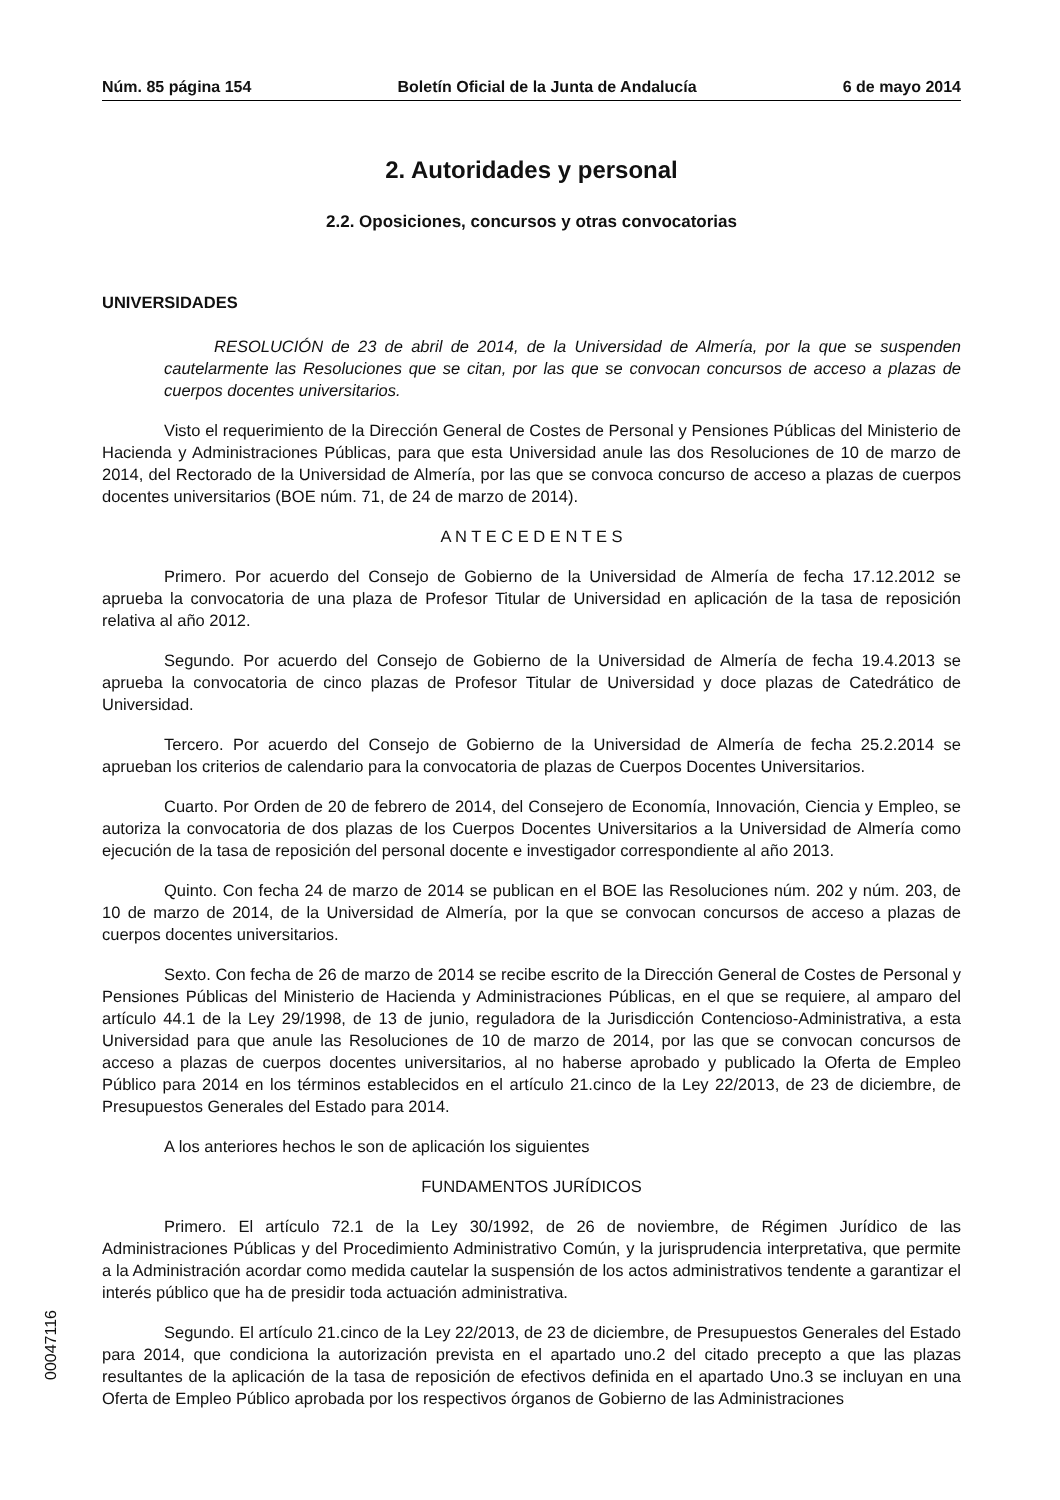Núm. 85 página 154 Boletín Oficial de la Junta de Andalucía 6 de mayo 2014
2. Autoridades y personal
2.2. Oposiciones, concursos y otras convocatorias
UNIVERSIDADES
RESOLUCIÓN de 23 de abril de 2014, de la Universidad de Almería, por la que se suspenden cautelarmente las Resoluciones que se citan, por las que se convocan concursos de acceso a plazas de cuerpos docentes universitarios.
Visto el requerimiento de la Dirección General de Costes de Personal y Pensiones Públicas del Ministerio de Hacienda y Administraciones Públicas, para que esta Universidad anule las dos Resoluciones de 10 de marzo de 2014, del Rectorado de la Universidad de Almería, por las que se convoca concurso de acceso a plazas de cuerpos docentes universitarios (BOE núm. 71, de 24 de marzo de 2014).
A N T E C E D E N T E S
Primero. Por acuerdo del Consejo de Gobierno de la Universidad de Almería de fecha 17.12.2012 se aprueba la convocatoria de una plaza de Profesor Titular de Universidad en aplicación de la tasa de reposición relativa al año 2012.
Segundo. Por acuerdo del Consejo de Gobierno de la Universidad de Almería de fecha 19.4.2013 se aprueba la convocatoria de cinco plazas de Profesor Titular de Universidad y doce plazas de Catedrático de Universidad.
Tercero. Por acuerdo del Consejo de Gobierno de la Universidad de Almería de fecha 25.2.2014 se aprueban los criterios de calendario para la convocatoria de plazas de Cuerpos Docentes Universitarios.
Cuarto. Por Orden de 20 de febrero de 2014, del Consejero de Economía, Innovación, Ciencia y Empleo, se autoriza la convocatoria de dos plazas de los Cuerpos Docentes Universitarios a la Universidad de Almería como ejecución de la tasa de reposición del personal docente e investigador correspondiente al año 2013.
Quinto. Con fecha 24 de marzo de 2014 se publican en el BOE las Resoluciones núm. 202 y núm. 203, de 10 de marzo de 2014, de la Universidad de Almería, por la que se convocan concursos de acceso a plazas de cuerpos docentes universitarios.
Sexto. Con fecha de 26 de marzo de 2014 se recibe escrito de la Dirección General de Costes de Personal y Pensiones Públicas del Ministerio de Hacienda y Administraciones Públicas, en el que se requiere, al amparo del artículo 44.1 de la Ley 29/1998, de 13 de junio, reguladora de la Jurisdicción Contencioso-Administrativa, a esta Universidad para que anule las Resoluciones de 10 de marzo de 2014, por las que se convocan concursos de acceso a plazas de cuerpos docentes universitarios, al no haberse aprobado y publicado la Oferta de Empleo Público para 2014 en los términos establecidos en el artículo 21.cinco de la Ley 22/2013, de 23 de diciembre, de Presupuestos Generales del Estado para 2014.
A los anteriores hechos le son de aplicación los siguientes
FUNDAMENTOS JURÍDICOS
Primero. El artículo 72.1 de la Ley 30/1992, de 26 de noviembre, de Régimen Jurídico de las Administraciones Públicas y del Procedimiento Administrativo Común, y la jurisprudencia interpretativa, que permite a la Administración acordar como medida cautelar la suspensión de los actos administrativos tendente a garantizar el interés público que ha de presidir toda actuación administrativa.
Segundo. El artículo 21.cinco de la Ley 22/2013, de 23 de diciembre, de Presupuestos Generales del Estado para 2014, que condiciona la autorización prevista en el apartado uno.2 del citado precepto a que las plazas resultantes de la aplicación de la tasa de reposición de efectivos definida en el apartado Uno.3 se incluyan en una Oferta de Empleo Público aprobada por los respectivos órganos de Gobierno de las Administraciones
00047116